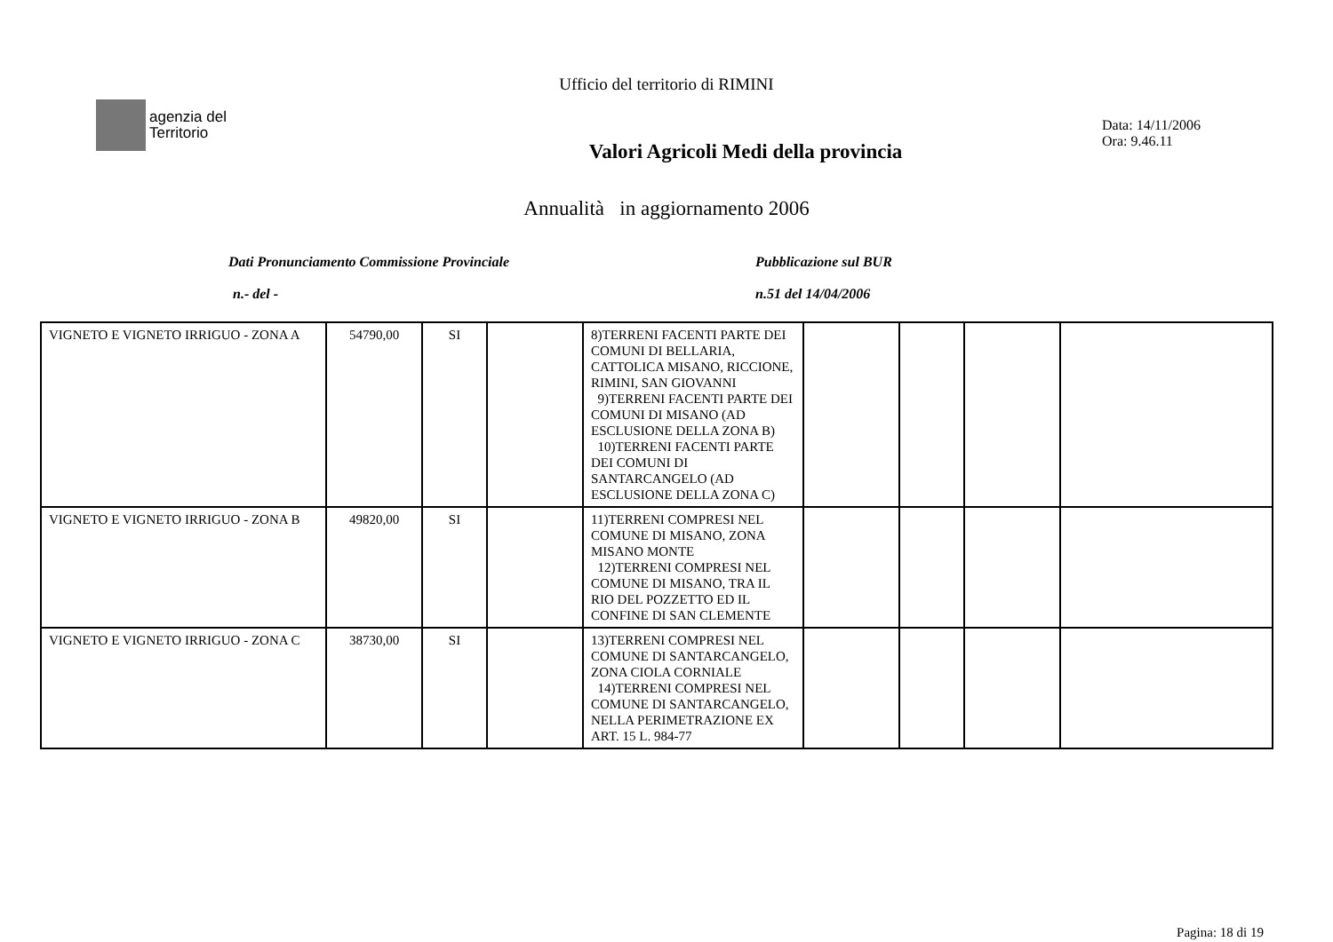Ufficio del territorio di RIMINI
agenzia del
Territorio
Valori Agricoli Medi della provincia
Data: 14/11/2006
Ora: 9.46.11
Annualità in aggiornamento 2006
Dati Pronunciamento Commissione Provinciale
n.- del -
Pubblicazione sul BUR
n.51 del 14/04/2006
| VIGNETO E VIGNETO IRRIGUO - ZONA A | 54790,00 | SI | | 8)TERRENI FACENTI PARTE DEI COMUNI DI BELLARIA, CATTOLICA MISANO, RICCIONE, RIMINI, SAN GIOVANNI 9)TERRENI FACENTI PARTE DEI COMUNI DI MISANO (AD ESCLUSIONE DELLA ZONA B) 10)TERRENI FACENTI PARTE DEI COMUNI DI SANTARCANGELO (AD ESCLUSIONE DELLA ZONA C) | | | | |
| VIGNETO E VIGNETO IRRIGUO - ZONA B | 49820,00 | SI | | 11)TERRENI COMPRESI NEL COMUNE DI MISANO, ZONA MISANO MONTE 12)TERRENI COMPRESI NEL COMUNE DI MISANO, TRA IL RIO DEL POZZETTO ED IL CONFINE DI SAN CLEMENTE | | | | |
| VIGNETO E VIGNETO IRRIGUO - ZONA C | 38730,00 | SI | | 13)TERRENI COMPRESI NEL COMUNE DI SANTARCANGELO, ZONA CIOLA CORNIALE 14)TERRENI COMPRESI NEL COMUNE DI SANTARCANGELO, NELLA PERIMETRAZIONE EX ART. 15 L. 984-77 | | | | |
Pagina: 18 di 19